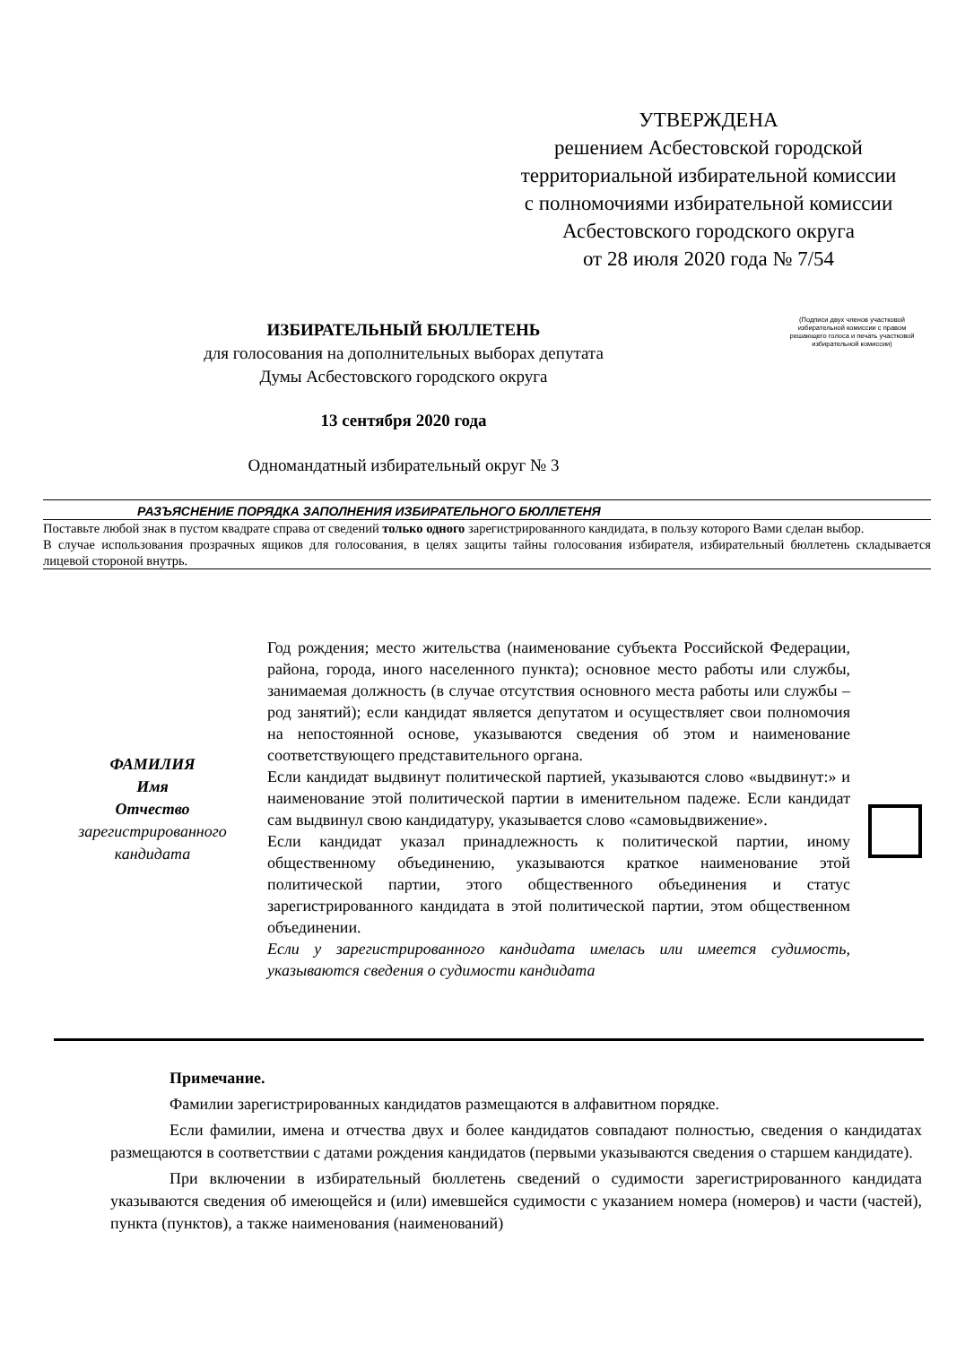УТВЕРЖДЕНА
решением Асбестовской городской
территориальной избирательной комиссии
с полномочиями избирательной комиссии
Асбестовского городского округа
от 28 июля 2020 года № 7/54
ИЗБИРАТЕЛЬНЫЙ БЮЛЛЕТЕНЬ
для голосования на дополнительных выборах депутата
Думы Асбестовского городского округа
(Подписи двух членов участковой избирательной комиссии с правом решающего голоса и печать участковой избирательной комиссии)
13 сентября 2020 года
Одномандатный избирательный округ № 3
РАЗЪЯСНЕНИЕ ПОРЯДКА ЗАПОЛНЕНИЯ ИЗБИРАТЕЛЬНОГО БЮЛЛЕТЕНЯ
Поставьте любой знак в пустом квадрате справа от сведений только одного зарегистрированного кандидата, в пользу которого Вами сделан выбор.
В случае использования прозрачных ящиков для голосования, в целях защиты тайны голосования избирателя, избирательный бюллетень складывается лицевой стороной внутрь.
ФАМИЛИЯ
Имя
Отчество
зарегистрированного
кандидата
Год рождения; место жительства (наименование субъекта Российской Федерации, района, города, иного населенного пункта); основное место работы или службы, занимаемая должность (в случае отсутствия основного места работы или службы – род занятий); если кандидат является депутатом и осуществляет свои полномочия на непостоянной основе, указываются сведения об этом и наименование соответствующего представительного органа.
Если кандидат выдвинут политической партией, указываются слово «выдвинут:» и наименование этой политической партии в именительном падеже. Если кандидат сам выдвинул свою кандидатуру, указывается слово «самовыдвижение».
Если кандидат указал принадлежность к политической партии, иному общественному объединению, указываются краткое наименование этой политической партии, этого общественного объединения и статус зарегистрированного кандидата в этой политической партии, этом общественном объединении.
Если у зарегистрированного кандидата имелась или имеется судимость, указываются сведения о судимости кандидата
Примечание.
Фамилии зарегистрированных кандидатов размещаются в алфавитном порядке.
Если фамилии, имена и отчества двух и более кандидатов совпадают полностью, сведения о кандидатах размещаются в соответствии с датами рождения кандидатов (первыми указываются сведения о старшем кандидате).
При включении в избирательный бюллетень сведений о судимости зарегистрированного кандидата указываются сведения об имеющейся и (или) имевшейся судимости с указанием номера (номеров) и части (частей), пункта (пунктов), а также наименования (наименований)